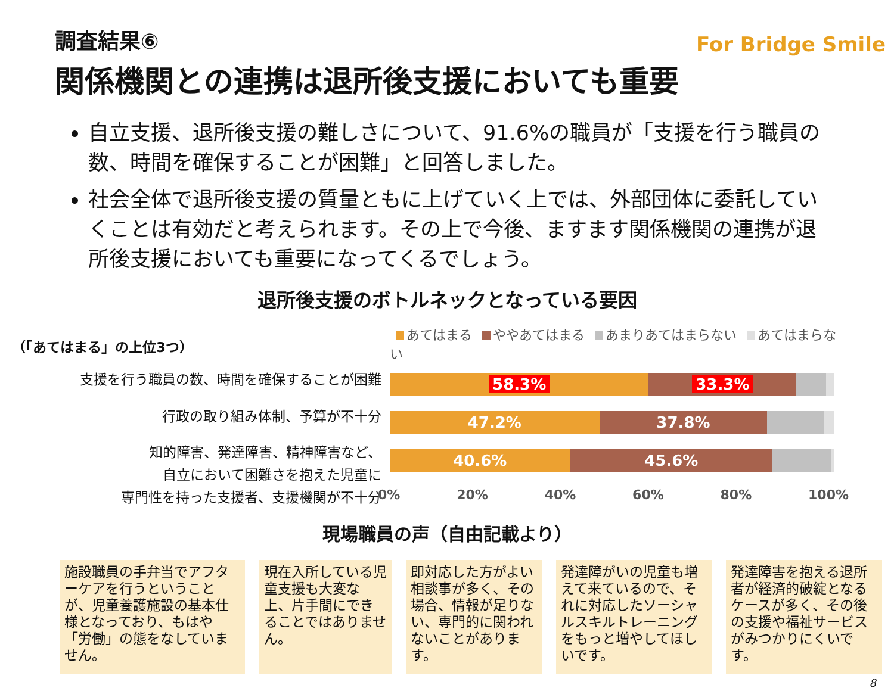For Bridge Smile
調査結果⑥
関係機関との連携は退所後支援においても重要
自立支援、退所後支援の難しさについて、91.6%の職員が「支援を行う職員の数、時間を確保することが困難」と回答しました。
社会全体で退所後支援の質量ともに上げていく上では、外部団体に委託していくことは有効だと考えられます。その上で今後、ますます関係機関の連携が退所後支援においても重要になってくるでしょう。
退所後支援のボトルネックとなっている要因
（「あてはまる」の上位3つ）
支援を行う職員の数、時間を確保することが困難
行政の取り組み体制、予算が不十分
知的障害、発達障害、精神障害など、
自立において困難さを抱えた児童に
専門性を持った支援者、支援機関が不十分
あてはまる ややあてはまる あまりあてはまらない あてはまらない
58.3% 33.3%
47.2% 37.8%
40.6% 45.6%
0% 20% 40% 60% 80% 100%
現場職員の声（自由記載より）
施設職員の手弁当でアフターケアを行うということが、児童養護施設の基本仕様となっており、もはや「労働」の態をなしていません。
現在入所している児童支援も大変な上、片手間にできることではありません。
即対応した方がよい相談事が多く、その場合、情報が足りない、専門的に関われないことがあります。
発達障がいの児童も増えて来ているので、それに対応したソーシャルスキルトレーニングをもっと増やしてほしいです。
発達障害を抱える退所者が経済的破綻となるケースが多く、その後の支援や福祉サービスがみつかりにくいです。
8